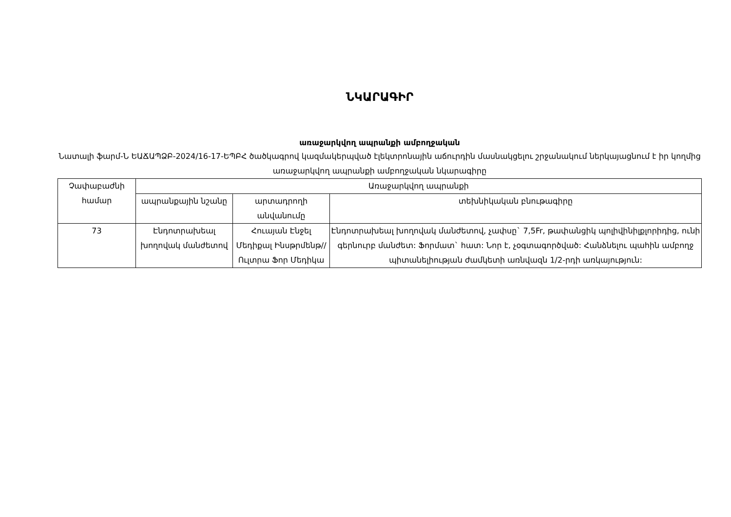ՆԿԱՐԱԳԻՐ
առաջարկվող ապրանքի ամբողջական
Նատալի ֆարմ-Ն ԵԱՃԱՊՁԲ-2024/16-17-ԵՊԲՀ ծածկագրով կազմակերպված էլեկտրոնային աճուրդին մասնակցելու շրջանակում ներկայացնում է իր կողմից առաջարկվող ապրանքի ամբողջական նկարագիրը
| Չափաբաժնի համար | Առաջարկվող ապրանքի | | |
| --- | --- | --- | --- |
| | ապրանքային նշանը | արտադրողի անվանումը | տեխնիկական բնութագիրը |
| 73 | Էնդոտրախեալ խողովակ մանժետով | Հուայան Էնջել Մեդիքալ Ինսթրմենթ//Ուլտրա Ֆոր Մեդիկա | Էնդոտրախեալ խողովակ մանժետով, չափսը` 7,5Fr, թափանցիկ պոլիվինիլքլորիդից, ունի գերնուրբ մանժետ: Ֆորմատ` հատ: Նոր է, չօգտագործված: Հանձնելու պահին ամբողջ պիտանելիության ժամկետի առնվազն 1/2-րդի առկայություն: |